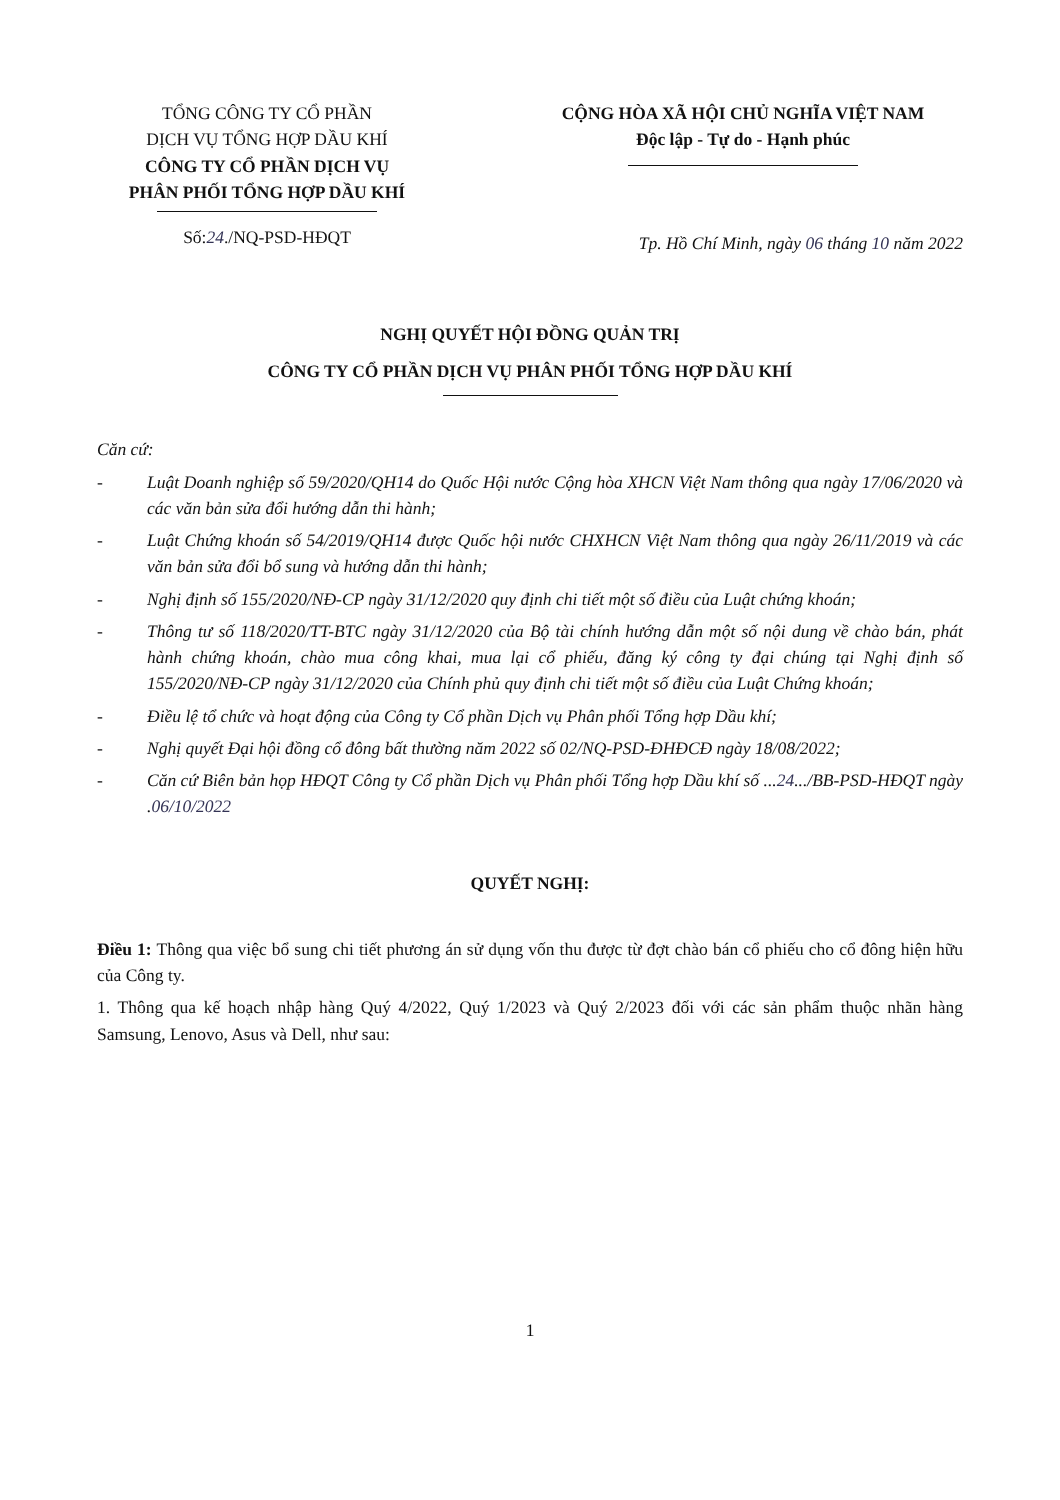TỔNG CÔNG TY CỔ PHẦN
DỊCH VỤ TỔNG HỢP DẦU KHÍ
CÔNG TY CỔ PHẦN DỊCH VỤ
PHÂN PHỐI TỔNG HỢP DẦU KHÍ
Số:24./NQ-PSD-HĐQT
CỘNG HÒA XÃ HỘI CHỦ NGHĨA VIỆT NAM
Độc lập - Tự do - Hạnh phúc
Tp. Hồ Chí Minh, ngày 06 tháng 10 năm 2022
NGHỊ QUYẾT HỘI ĐỒNG QUẢN TRỊ
CÔNG TY CỔ PHẦN DỊCH VỤ PHÂN PHỐI TỔNG HỢP DẦU KHÍ
Căn cứ:
- Luật Doanh nghiệp số 59/2020/QH14 do Quốc Hội nước Cộng hòa XHCN Việt Nam thông qua ngày 17/06/2020 và các văn bản sửa đổi hướng dẫn thi hành;
- Luật Chứng khoán số 54/2019/QH14 được Quốc hội nước CHXHCN Việt Nam thông qua ngày 26/11/2019 và các văn bản sửa đổi bổ sung và hướng dẫn thi hành;
- Nghị định số 155/2020/NĐ-CP ngày 31/12/2020 quy định chi tiết một số điều của Luật chứng khoán;
- Thông tư số 118/2020/TT-BTC ngày 31/12/2020 của Bộ tài chính hướng dẫn một số nội dung về chào bán, phát hành chứng khoán, chào mua công khai, mua lại cổ phiếu, đăng ký công ty đại chúng tại Nghị định số 155/2020/NĐ-CP ngày 31/12/2020 của Chính phủ quy định chi tiết một số điều của Luật Chứng khoán;
- Điều lệ tổ chức và hoạt động của Công ty Cổ phần Dịch vụ Phân phối Tổng hợp Dầu khí;
- Nghị quyết Đại hội đồng cổ đông bất thường năm 2022 số 02/NQ-PSD-ĐHĐCĐ ngày 18/08/2022;
- Căn cứ Biên bản họp HĐQT Công ty Cổ phần Dịch vụ Phân phối Tổng hợp Dầu khí số ...24.../BB-PSD-HĐQT ngày .06/10/2022
QUYẾT NGHỊ:
Điều 1: Thông qua việc bổ sung chi tiết phương án sử dụng vốn thu được từ đợt chào bán cổ phiếu cho cổ đông hiện hữu của Công ty.
1. Thông qua kế hoạch nhập hàng Quý 4/2022, Quý 1/2023 và Quý 2/2023 đối với các sản phẩm thuộc nhãn hàng Samsung, Lenovo, Asus và Dell, như sau:
1